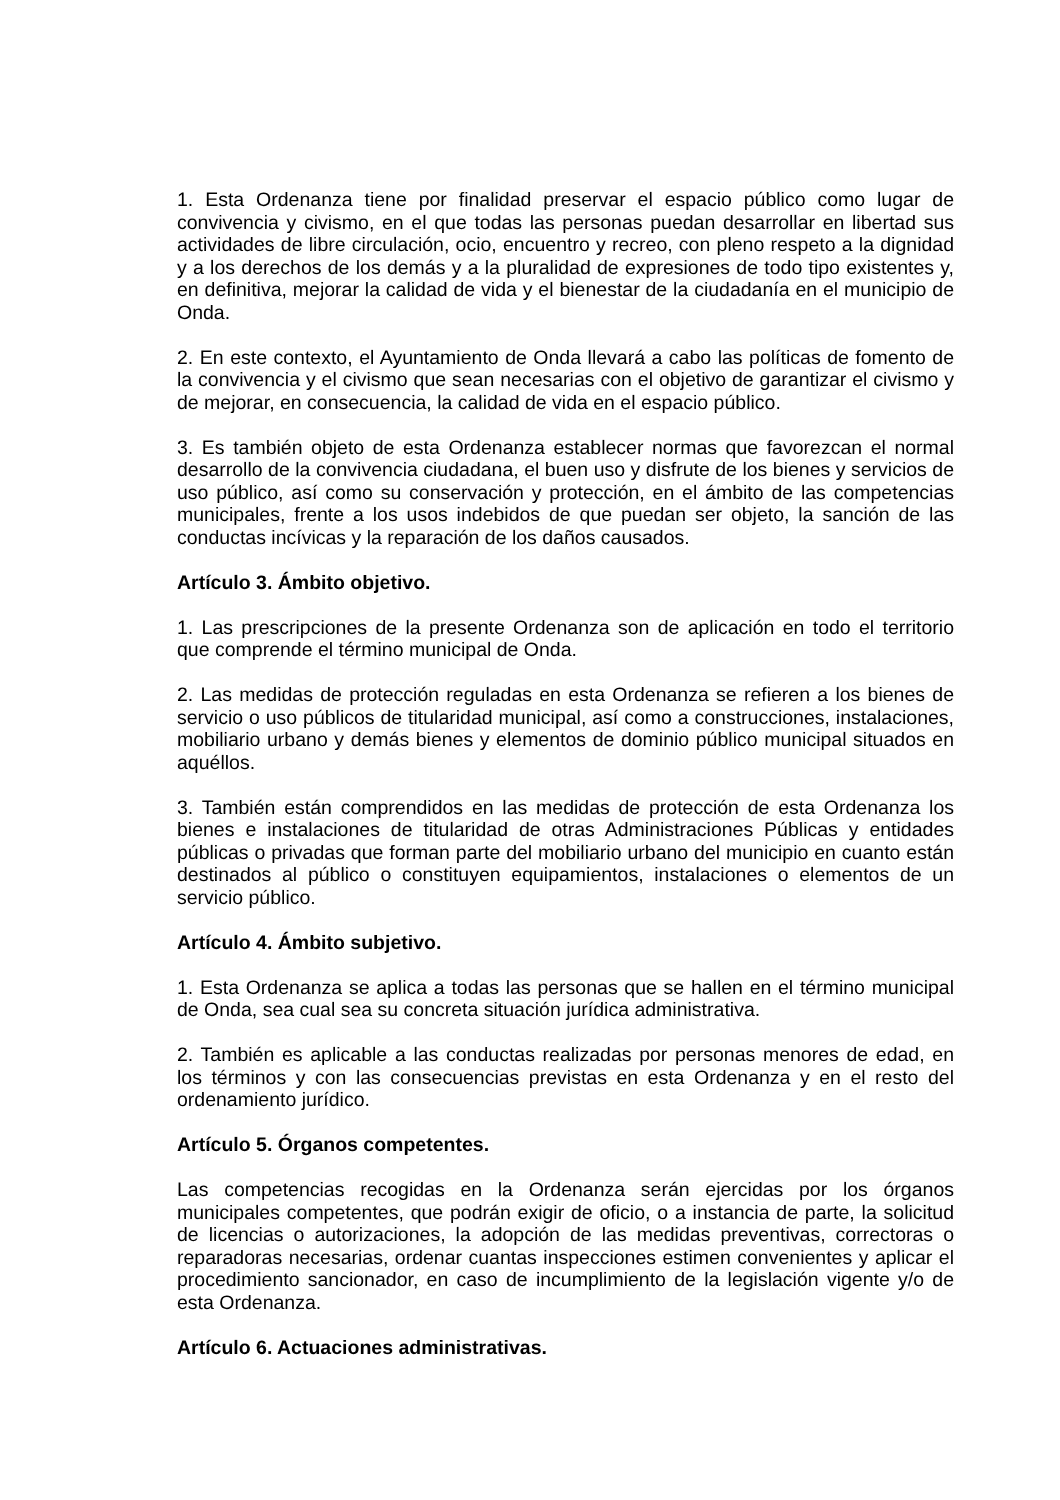1. Esta Ordenanza tiene por finalidad preservar el espacio público como lugar de convivencia y civismo, en el que todas las personas puedan desarrollar en libertad sus actividades de libre circulación, ocio, encuentro y recreo, con pleno respeto a la dignidad y a los derechos de los demás y a la pluralidad de expresiones de todo tipo existentes y, en definitiva, mejorar la calidad de vida y el bienestar de la ciudadanía en el municipio de Onda.
2. En este contexto, el Ayuntamiento de Onda llevará a cabo las políticas de fomento de la convivencia y el civismo que sean necesarias con el objetivo de garantizar el civismo y de mejorar, en consecuencia, la calidad de vida en el espacio público.
3. Es también objeto de esta Ordenanza establecer normas que favorezcan el normal desarrollo de la convivencia ciudadana, el buen uso y disfrute de los bienes y servicios de uso público, así como su conservación y protección, en el ámbito de las competencias municipales, frente a los usos indebidos de que puedan ser objeto, la sanción de las conductas incívicas y la reparación de los daños causados.
Artículo 3. Ámbito objetivo.
1. Las prescripciones de la presente Ordenanza son de aplicación en todo el territorio que comprende el término municipal de Onda.
2. Las medidas de protección reguladas en esta Ordenanza se refieren a los bienes de servicio o uso públicos de titularidad municipal, así como a construcciones, instalaciones, mobiliario urbano y demás bienes y elementos de dominio público municipal situados en aquéllos.
3. También están comprendidos en las medidas de protección de esta Ordenanza los bienes e instalaciones de titularidad de otras Administraciones Públicas y entidades públicas o privadas que forman parte del mobiliario urbano del municipio en cuanto están destinados al público o constituyen equipamientos, instalaciones o elementos de un servicio público.
Artículo 4. Ámbito subjetivo.
1. Esta Ordenanza se aplica a todas las personas que se hallen en el término municipal de Onda, sea cual sea su concreta situación jurídica administrativa.
2. También es aplicable a las conductas realizadas por personas menores de edad, en los términos y con las consecuencias previstas en esta Ordenanza y en el resto del ordenamiento jurídico.
Artículo 5. Órganos competentes.
Las competencias recogidas en la Ordenanza serán ejercidas por los órganos municipales competentes, que podrán exigir de oficio, o a instancia de parte, la solicitud de licencias o autorizaciones, la adopción de las medidas preventivas, correctoras o reparadoras necesarias, ordenar cuantas inspecciones estimen convenientes y aplicar el procedimiento sancionador, en caso de incumplimiento de la legislación vigente y/o de esta Ordenanza.
Artículo 6. Actuaciones administrativas.